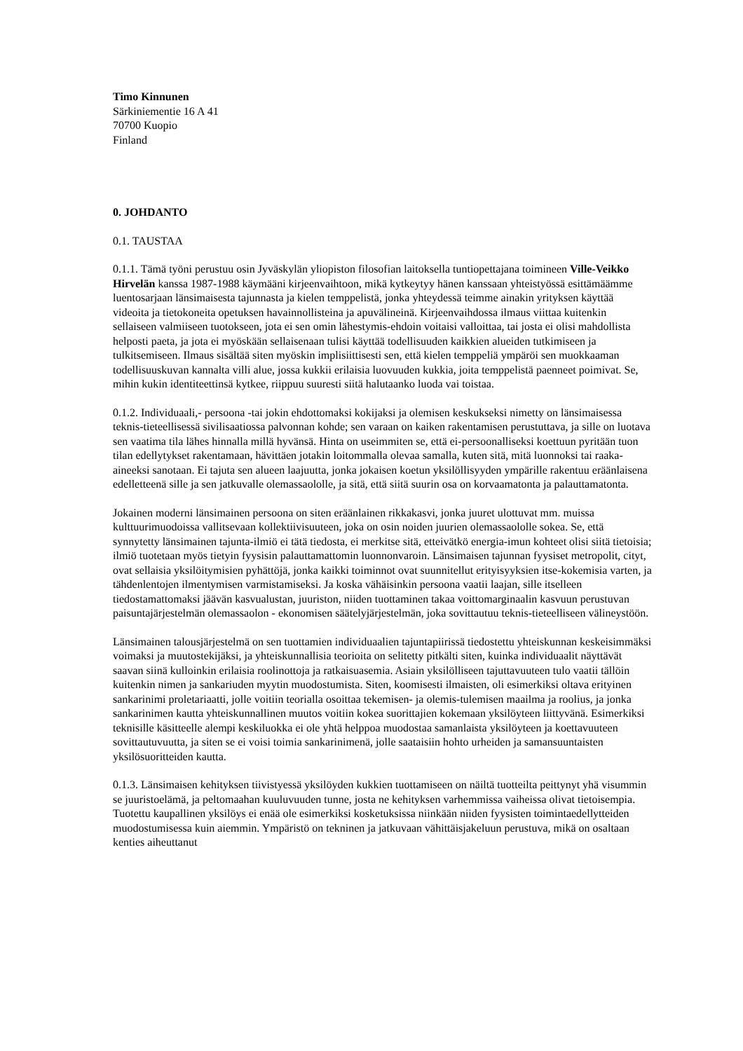Timo Kinnunen
Särkiniementie 16 A 41
70700 Kuopio
Finland
0. JOHDANTO
0.1. TAUSTAA
0.1.1. Tämä työni perustuu osin Jyväskylän yliopiston filosofian laitoksella tuntiopettajana toimineen Ville-Veikko Hirvelän kanssa 1987-1988 käymääni kirjeenvaihtoon, mikä kytkeytyy hänen kanssaan yhteistyössä esittämäämme luentosarjaan länsimaisesta tajunnasta ja kielen temppelistä, jonka yhteydessä teimme ainakin yrityksen käyttää videoita ja tietokoneita opetuksen havainnollisteina ja apuvälineinä. Kirjeenvaihdossa ilmaus viittaa kuitenkin sellaiseen valmiiseen tuotokseen, jota ei sen omin lähestymis-ehdoin voitaisi valloittaa, tai josta ei olisi mahdollista helposti paeta, ja jota ei myöskään sellaisenaan tulisi käyttää todellisuuden kaikkien alueiden tutkimiseen ja tulkitsemiseen. Ilmaus sisältää siten myöskin implisiittisesti sen, että kielen temppeliä ympäröi sen muokkaaman todellisuuskuvan kannalta villi alue, jossa kukkii erilaisia luovuuden kukkia, joita temppelistä paenneet poimivat. Se, mihin kukin identiteettinsä kytkee, riippuu suuresti siitä halutaanko luoda vai toistaa.
0.1.2. Individuaali,- persoona -tai jokin ehdottomaksi kokijaksi ja olemisen keskukseksi nimetty on länsimaisessa teknis-tieteellisessä sivilisaatiossa palvonnan kohde; sen varaan on kaiken rakentamisen perustuttava, ja sille on luotava sen vaatima tila lähes hinnalla millä hyvänsä. Hinta on useimmiten se, että ei-persoonalliseksi koettuun pyritään tuon tilan edellytykset rakentamaan, hävittäen jotakin loitommalla olevaa samalla, kuten sitä, mitä luonnoksi tai raaka-aineeksi sanotaan. Ei tajuta sen alueen laajuutta, jonka jokaisen koetun yksilöllisyyden ympärille rakentuu eräänlaisena edelletteenä sille ja sen jatkuvalle olemassaololle, ja sitä, että siitä suurin osa on korvaamatonta ja palauttamatonta.
Jokainen moderni länsimainen persoona on siten eräänlainen rikkakasvi, jonka juuret ulottuvat mm. muissa kulttuurimuodoissa vallitsevaan kollektiivisuuteen, joka on osin noiden juurien olemassaololle sokea. Se, että synnytetty länsimainen tajunta-ilmiö ei tätä tiedosta, ei merkitse sitä, etteivätkö energia-imun kohteet olisi siitä tietoisia; ilmiö tuotetaan myös tietyin fyysisin palauttamattomin luonnonvaroin. Länsimaisen tajunnan fyysiset metropolit, cityt, ovat sellaisia yksilöitymisien pyhättöjä, jonka kaikki toiminnot ovat suunnitellut erityisyyksien itse-kokemisia varten, ja tähdenlentojen ilmentymisen varmistamiseksi. Ja koska vähäisinkin persoona vaatii laajan, sille itselleen tiedostamattomaksi jäävän kasvualustan, juuriston, niiden tuottaminen takaa voittomarginaalin kasvuun perustuvan paisuntajärjestelmän olemassaolon - ekonomisen säätelyjärjestelmän, joka sovittautuu teknis-tieteelliseen välineystöön.
Länsimainen talousjärjestelmä on sen tuottamien individuaalien tajuntapiirissä tiedostettu yhteiskunnan keskeisimmäksi voimaksi ja muutostekijäksi, ja yhteiskunnallisia teorioita on selitetty pitkälti siten, kuinka individuaalit näyttävät saavan siinä kulloinkin erilaisia roolinottoja ja ratkaisuasemia. Asiain yksilölliseen tajuttavuuteen tulo vaatii tällöin kuitenkin nimen ja sankariuden myytin muodostumista. Siten, koomisesti ilmaisten, oli esimerkiksi oltava erityinen sankarinimi proletariaatti, jolle voitiin teorialla osoittaa tekemisen- ja olemis-tulemisen maailma ja roolius, ja jonka sankarinimen kautta yhteiskunnallinen muutos voitiin kokea suorittajien kokemaan yksilöyteen liittyvänä. Esimerkiksi teknisille käsitteelle alempi keskiluokka ei ole yhtä helppoa muodostaa samanlaista yksilöyteen ja koettavuuteen sovittautuvuutta, ja siten se ei voisi toimia sankarinimenä, jolle saataisiin hohto urheiden ja samansuuntaisten yksilösuoritteiden kautta.
0.1.3. Länsimaisen kehityksen tiivistyessä yksilöyden kukkien tuottamiseen on näiltä tuotteilta peittynyt yhä visummin se juuristoelämä, ja peltomaahan kuuluvuuden tunne, josta ne kehityksen varhemmissa vaiheissa olivat tietoisempia. Tuotettu kaupallinen yksilöys ei enää ole esimerkiksi kosketuksissa niinkään niiden fyysisten toimintaedellytteiden muodostumisessa kuin aiemmin. Ympäristö on tekninen ja jatkuvaan vähittäisjakeluun perustuva, mikä on osaltaan kenties aiheuttanut